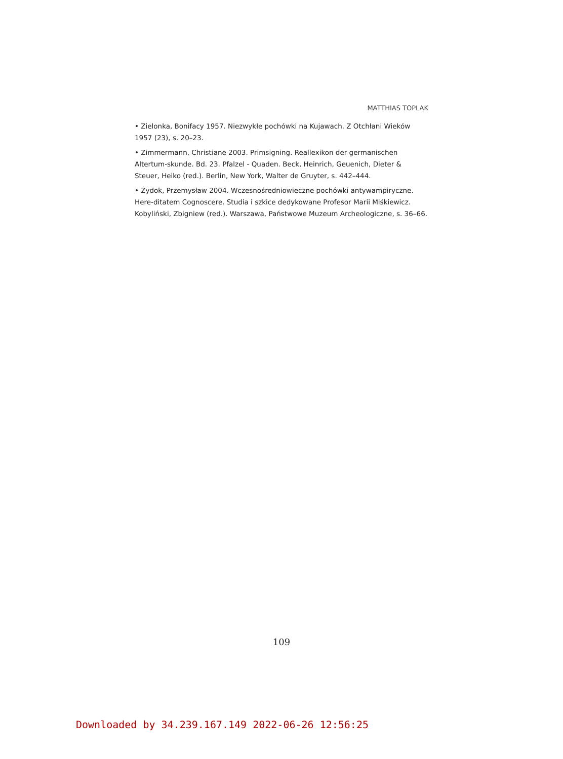MATTHIAS TOPLAK
• Zielonka, Bonifacy 1957. Niezwykłe pochówki na Kujawach. Z Otchłani Wieków 1957 (23), s. 20–23.
• Zimmermann, Christiane 2003. Primsigning. Reallexikon der germanischen Altertum-skunde. Bd. 23. Pfalzel - Quaden. Beck, Heinrich, Geuenich, Dieter & Steuer, Heiko (red.). Berlin, New York, Walter de Gruyter, s. 442–444.
• Żydok, Przemysław 2004. Wczesnośredniowieczne pochówki antywampiryczne. Here-ditatem Cognoscere. Studia i szkice dedykowane Profesor Marii Miśkiewicz. Kobyliński, Zbigniew (red.). Warszawa, Państwowe Muzeum Archeologiczne, s. 36–66.
109
Downloaded by 34.239.167.149 2022-06-26 12:56:25